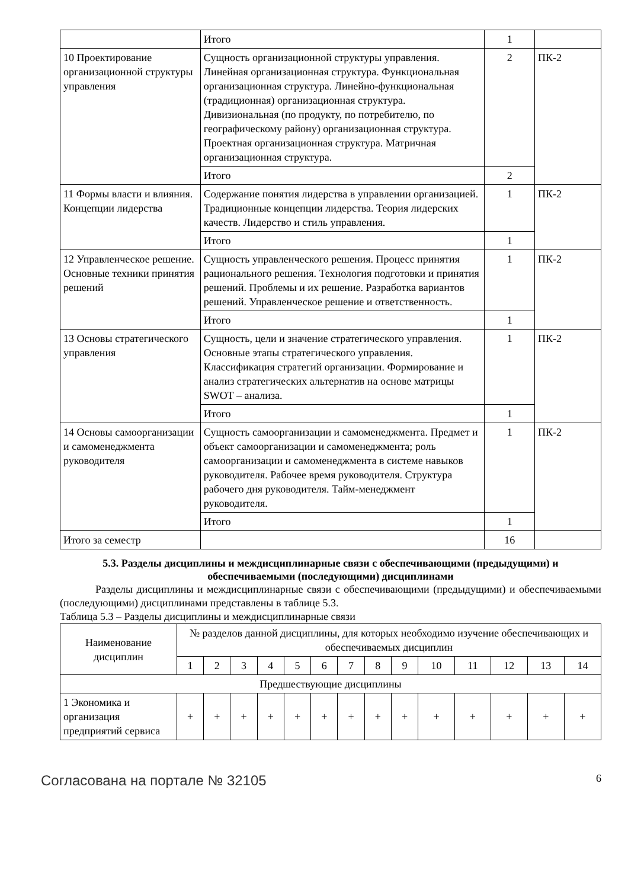| | Итого | 1 | |
| 10 Проектирование организационной структуры управления | Сущность организационной структуры управления. Линейная организационная структура. Функциональная организационная структура. Линейно-функциональная (традиционная) организационная структура. Дивизиональная (по продукту, по потребителю, по географическому району) организационная структура. Проектная организационная структура. Матричная организационная структура. | 2 | ПК-2 |
| | Итого | 2 | |
| 11 Формы власти и влияния. Концепции лидерства | Содержание понятия лидерства в управлении организацией. Традиционные концепции лидерства. Теория лидерских качеств. Лидерство и стиль управления. | 1 | ПК-2 |
| | Итого | 1 | |
| 12 Управленческое решение. Основные техники принятия решений | Сущность управленческого решения. Процесс принятия рационального решения. Технология подготовки и принятия решений. Проблемы и их решение. Разработка вариантов решений. Управленческое решение и ответственность. | 1 | ПК-2 |
| | Итого | 1 | |
| 13 Основы стратегического управления | Сущность, цели и значение стратегического управления. Основные этапы стратегического управления. Классификация стратегий организации. Формирование и анализ стратегических альтернатив на основе матрицы SWOT – анализа. | 1 | ПК-2 |
| | Итого | 1 | |
| 14 Основы самоорганизации и самоменеджмента руководителя | Сущность самоорганизации и самоменеджмента. Предмет и объект самоорганизации и самоменеджмента; роль самоорганизации и самоменеджмента в системе навыков руководителя. Рабочее время руководителя. Структура рабочего дня руководителя. Тайм-менеджмент руководителя. | 1 | ПК-2 |
| | Итого | 1 | |
| Итого за семестр | | 16 | |
5.3. Разделы дисциплины и междисциплинарные связи с обеспечивающими (предыдущими) и обеспечиваемыми (последующими) дисциплинами
Разделы дисциплины и междисциплинарные связи с обеспечивающими (предыдущими) и обеспечиваемыми (последующими) дисциплинами представлены в таблице 5.3.
Таблица 5.3 – Разделы дисциплины и междисциплинарные связи
| Наименование дисциплин | № разделов данной дисциплины, для которых необходимо изучение обеспечивающих и обеспечиваемых дисциплин | | | | | | | | | | | | | |
| --- | --- | --- | --- | --- | --- | --- | --- | --- | --- | --- | --- | --- | --- | --- |
| | 1 | 2 | 3 | 4 | 5 | 6 | 7 | 8 | 9 | 10 | 11 | 12 | 13 | 14 |
| Предшествующие дисциплины | | | | | | | | | | | | | | |
| 1 Экономика и организация предприятий сервиса | + | + | + | + | + | + | + | + | + | + | + | + | + | + |
Согласована на портале № 32105 6